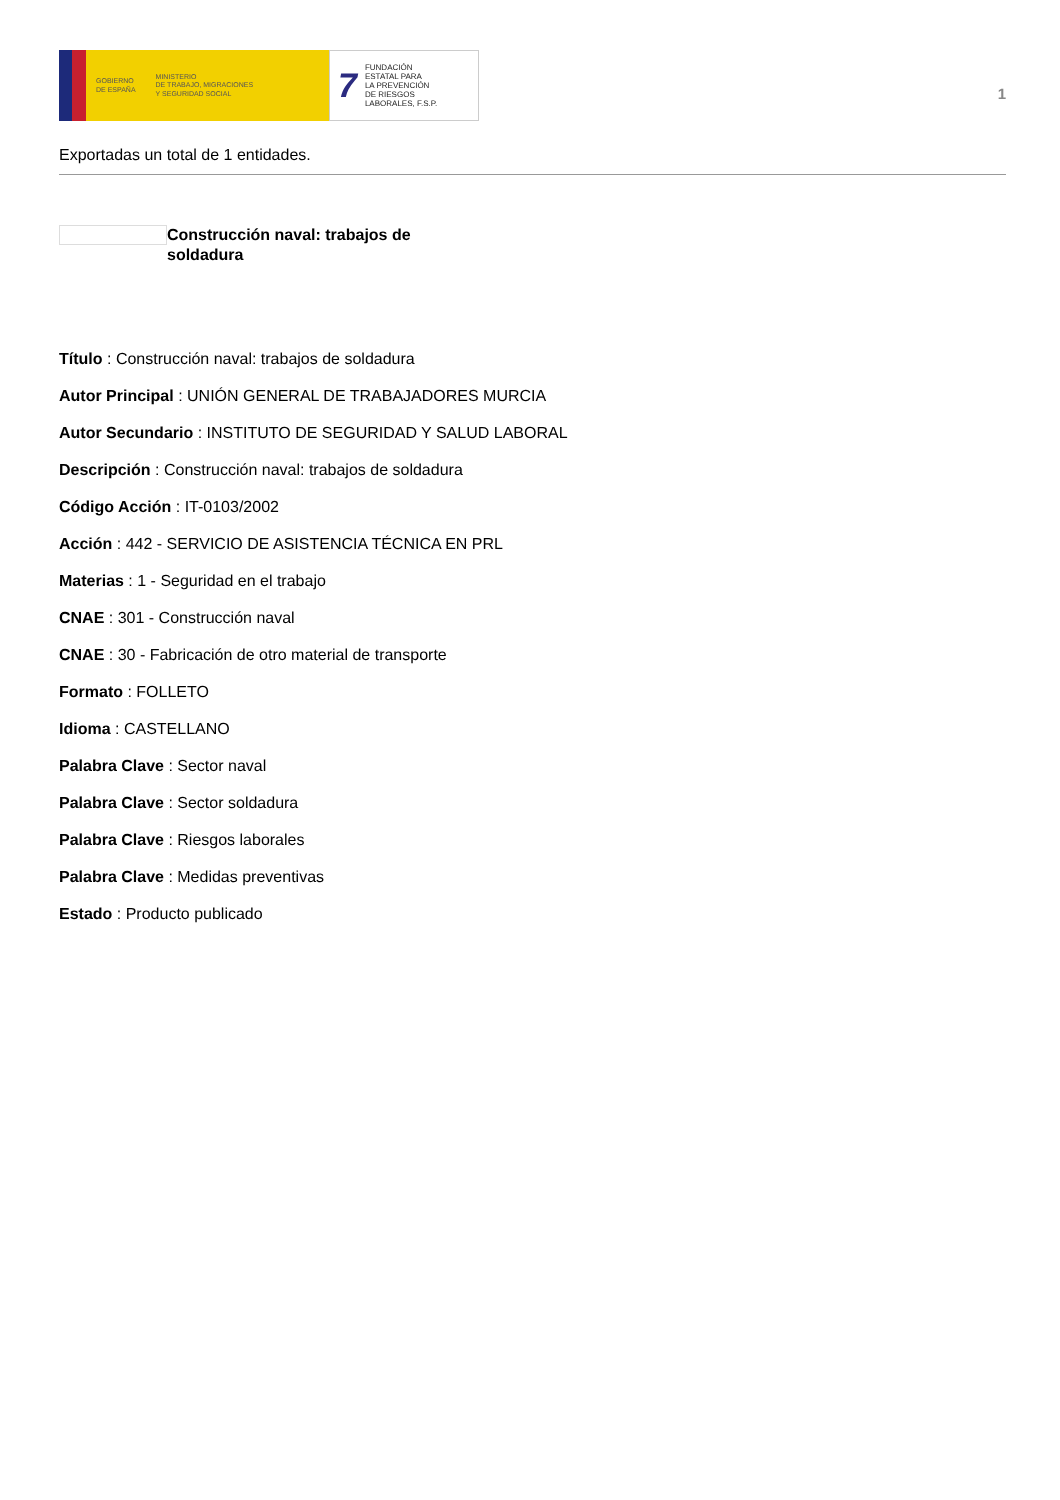GOBIERNO
DE ESPAÑA MINISTERIO
DE TRABAJO, MIGRACIONES
Y SEGURIDAD SOCIAL
7 FUNDACIÓN
ESTATAL PARA
LA PREVENCIÓN
DE RIESGOS
LABORALES, F.S.P.
1
Exportadas un total de 1 entidades.
Construcción naval: trabajos de soldadura
Título : Construcción naval: trabajos de soldadura
Autor Principal : UNIÓN GENERAL DE TRABAJADORES MURCIA
Autor Secundario : INSTITUTO DE SEGURIDAD Y SALUD LABORAL
Descripción : Construcción naval: trabajos de soldadura
Código Acción : IT-0103/2002
Acción : 442 - SERVICIO DE ASISTENCIA TÉCNICA EN PRL
Materias : 1 - Seguridad en el trabajo
CNAE : 301 - Construcción naval
CNAE : 30 - Fabricación de otro material de transporte
Formato : FOLLETO
Idioma : CASTELLANO
Palabra Clave : Sector naval
Palabra Clave : Sector soldadura
Palabra Clave : Riesgos laborales
Palabra Clave : Medidas preventivas
Estado : Producto publicado